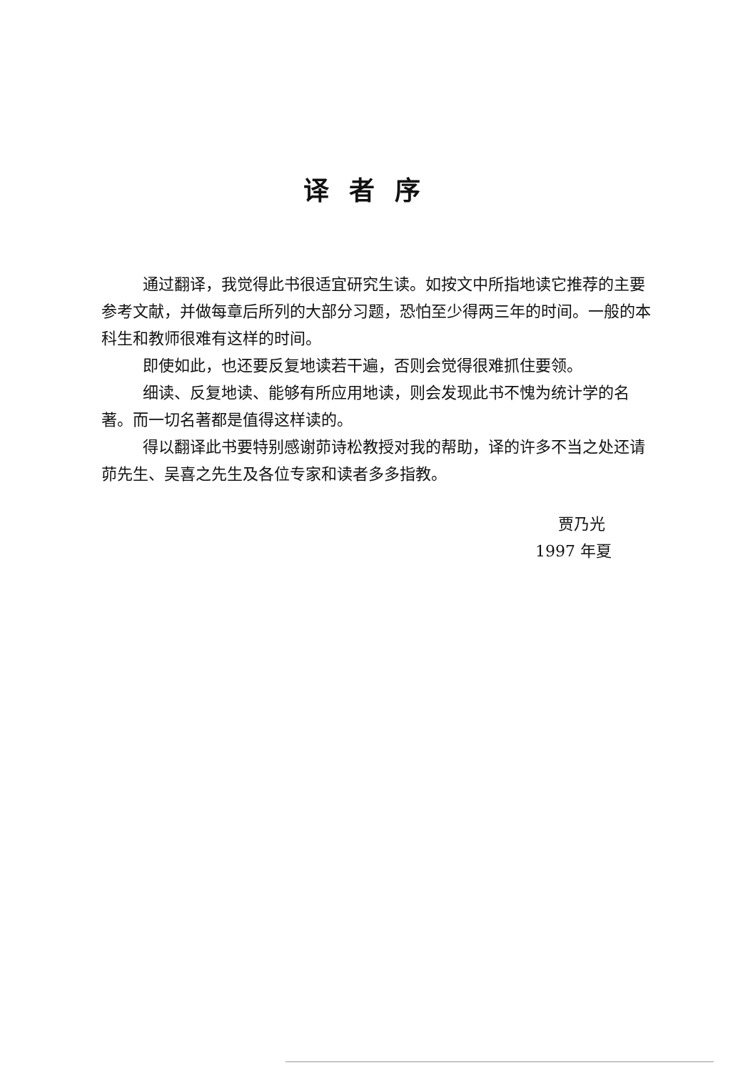译者序
通过翻译，我觉得此书很适宜研究生读。如按文中所指地读它推荐的主要参考文献，并做每章后所列的大部分习题，恐怕至少得两三年的时间。一般的本科生和教师很难有这样的时间。
即使如此，也还要反复地读若干遍，否则会觉得很难抓住要领。
细读、反复地读、能够有所应用地读，则会发现此书不愧为统计学的名著。而一切名著都是值得这样读的。
得以翻译此书要特别感谢茆诗松教授对我的帮助，译的许多不当之处还请茆先生、吴喜之先生及各位专家和读者多多指教。
贾乃光
1997 年夏